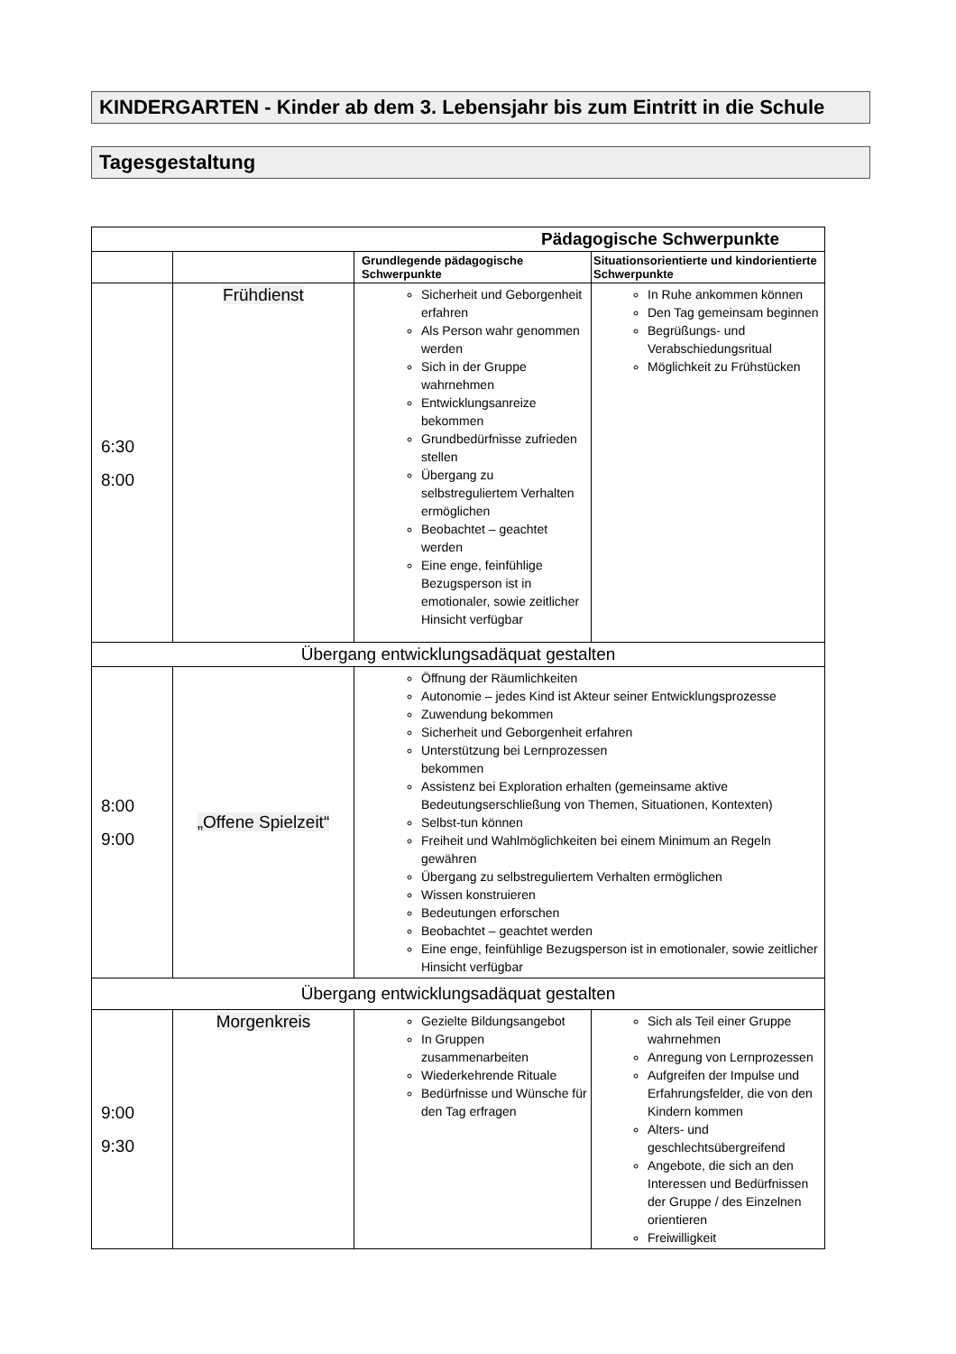KINDERGARTEN - Kinder ab dem 3. Lebensjahr bis zum Eintritt in die Schule
Tagesgestaltung
| Pädagogische Schwerpunkte | | | |
| --- | --- | --- | --- |
| | | Grundlegende pädagogische Schwerpunkte | Situationsorientierte und kindorientierte Schwerpunkte |
| 6:30 8:00 | Frühdienst | Sicherheit und Geborgenheit erfahren Als Person wahr genommen werden Sich in der Gruppe wahrnehmen Entwicklungsanreize bekommen Grundbedürfnisse zufrieden stellen Übergang zu selbstreguliertem Verhalten ermöglichen Beobachtet – geachtet werden Eine enge, feinfühlige Bezugsperson ist in emotionaler, sowie zeitlicher Hinsicht verfügbar | In Ruhe ankommen können Den Tag gemeinsam beginnen Begrüßungs- und Verabschiedungsritual Möglichkeit zu Frühstücken |
| Übergang entwicklungsadäquat gestalten | | | |
| 8:00 9:00 | „Offene Spielzeit“ | Öffnung der Räumlichkeiten Autonomie – jedes Kind ist Akteur seiner Entwicklungsprozesse Zuwendung bekommen Sicherheit und Geborgenheit erfahren Unterstützung bei Lernprozessen bekommen Assistenz bei Exploration erhalten (gemeinsame aktive Bedeutungserschließung von Themen, Situationen, Kontexten) Selbst-tun können Freiheit und Wahlmöglichkeiten bei einem Minimum an Regeln gewähren Übergang zu selbstreguliertem Verhalten ermöglichen Wissen konstruieren Bedeutungen erforschen Beobachtet – geachtet werden Eine enge, feinfühlige Bezugsperson ist in emotionaler, sowie zeitlicher Hinsicht verfügbar | |
| Übergang entwicklungsadäquat gestalten | | | |
| 9:00 9:30 | Morgenkreis | Gezielte Bildungsangebot In Gruppen zusammenarbeiten Wiederkehrende Rituale Bedürfnisse und Wünsche für den Tag erfragen | Sich als Teil einer Gruppe wahrnehmen Anregung von Lernprozessen Aufgreifen der Impulse und Erfahrungsfelder, die von den Kindern kommen Alters- und geschlechtsübergreifend Angebote, die sich an den Interessen und Bedürfnissen der Gruppe / des Einzelnen orientieren Freiwilligkeit |